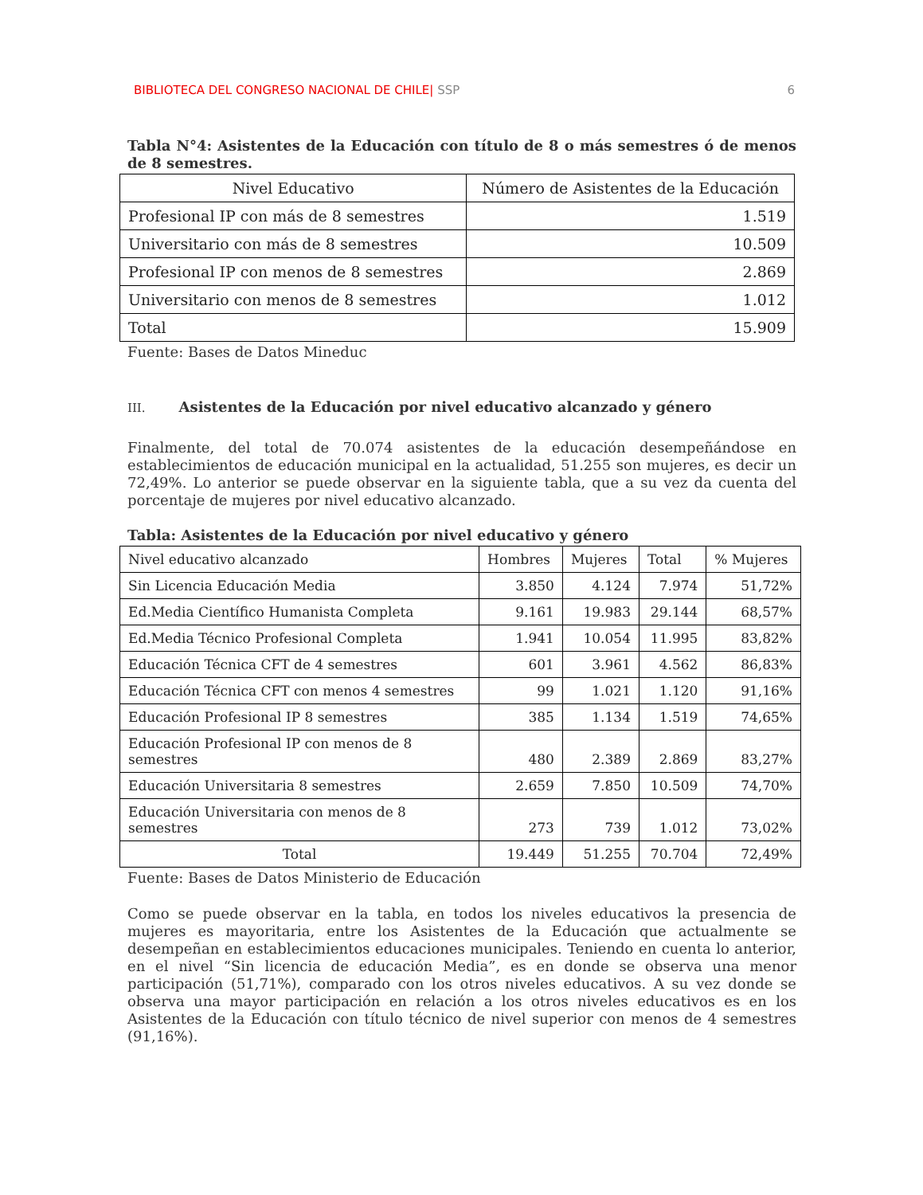BIBLIOTECA DEL CONGRESO NACIONAL DE CHILE| SSP
6
Tabla N°4: Asistentes de la Educación con título de 8 o más semestres ó de menos de 8 semestres.
| Nivel Educativo | Número de Asistentes de la Educación |
| --- | --- |
| Profesional IP con más de 8 semestres | 1.519 |
| Universitario con más de 8 semestres | 10.509 |
| Profesional IP con menos de 8 semestres | 2.869 |
| Universitario con menos de 8 semestres | 1.012 |
| Total | 15.909 |
Fuente: Bases de Datos Mineduc
III. Asistentes de la Educación por nivel educativo alcanzado y género
Finalmente, del total de 70.074 asistentes de la educación desempeñándose en establecimientos de educación municipal en la actualidad, 51.255 son mujeres, es decir un 72,49%. Lo anterior se puede observar en la siguiente tabla, que a su vez da cuenta del porcentaje de mujeres por nivel educativo alcanzado.
Tabla: Asistentes de la Educación por nivel educativo y género
| Nivel educativo alcanzado | Hombres | Mujeres | Total | % Mujeres |
| Sin Licencia Educación Media | 3.850 | 4.124 | 7.974 | 51,72% |
| Ed.Media Científico Humanista Completa | 9.161 | 19.983 | 29.144 | 68,57% |
| Ed.Media Técnico Profesional Completa | 1.941 | 10.054 | 11.995 | 83,82% |
| Educación Técnica CFT de 4 semestres | 601 | 3.961 | 4.562 | 86,83% |
| Educación Técnica CFT con menos 4 semestres | 99 | 1.021 | 1.120 | 91,16% |
| Educación Profesional IP 8 semestres | 385 | 1.134 | 1.519 | 74,65% |
| Educación Profesional IP con menos de 8 semestres | 480 | 2.389 | 2.869 | 83,27% |
| Educación Universitaria 8 semestres | 2.659 | 7.850 | 10.509 | 74,70% |
| Educación Universitaria con menos de 8 semestres | 273 | 739 | 1.012 | 73,02% |
| Total | 19.449 | 51.255 | 70.704 | 72,49% |
Fuente: Bases de Datos Ministerio de Educación
Como se puede observar en la tabla, en todos los niveles educativos la presencia de mujeres es mayoritaria, entre los Asistentes de la Educación que actualmente se desempeñan en establecimientos educaciones municipales. Teniendo en cuenta lo anterior, en el nivel “Sin licencia de educación Media”, es en donde se observa una menor participación (51,71%), comparado con los otros niveles educativos. A su vez donde se observa una mayor participación en relación a los otros niveles educativos es en los Asistentes de la Educación con título técnico de nivel superior con menos de 4 semestres (91,16%).